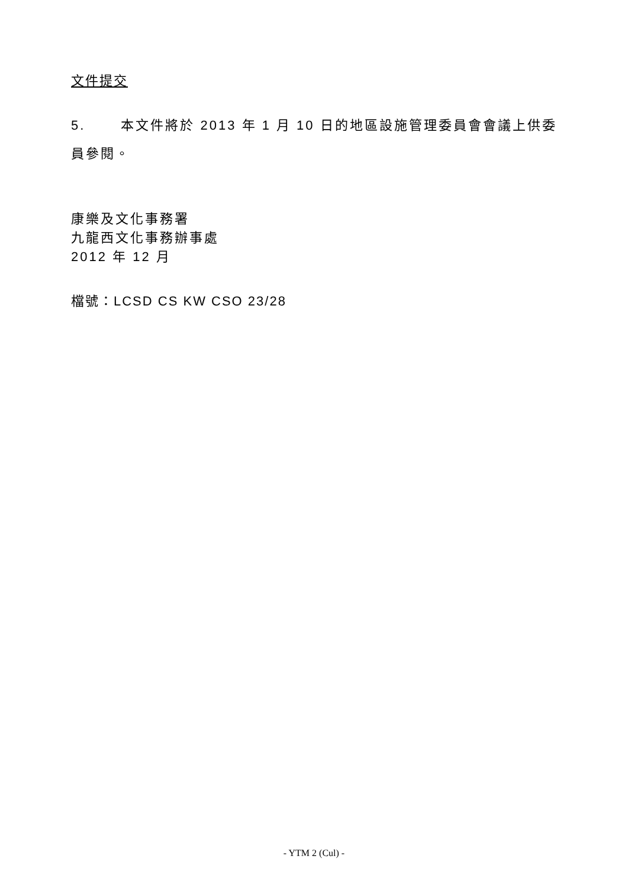文件提交
5. 本文件將於 2013 年 1 月 10 日的地區設施管理委員會會議上供委員參閱。
康樂及文化事務署
九龍西文化事務辦事處
2012 年 12 月
檔號：LCSD CS KW CSO 23/28
- YTM 2 (Cul) -